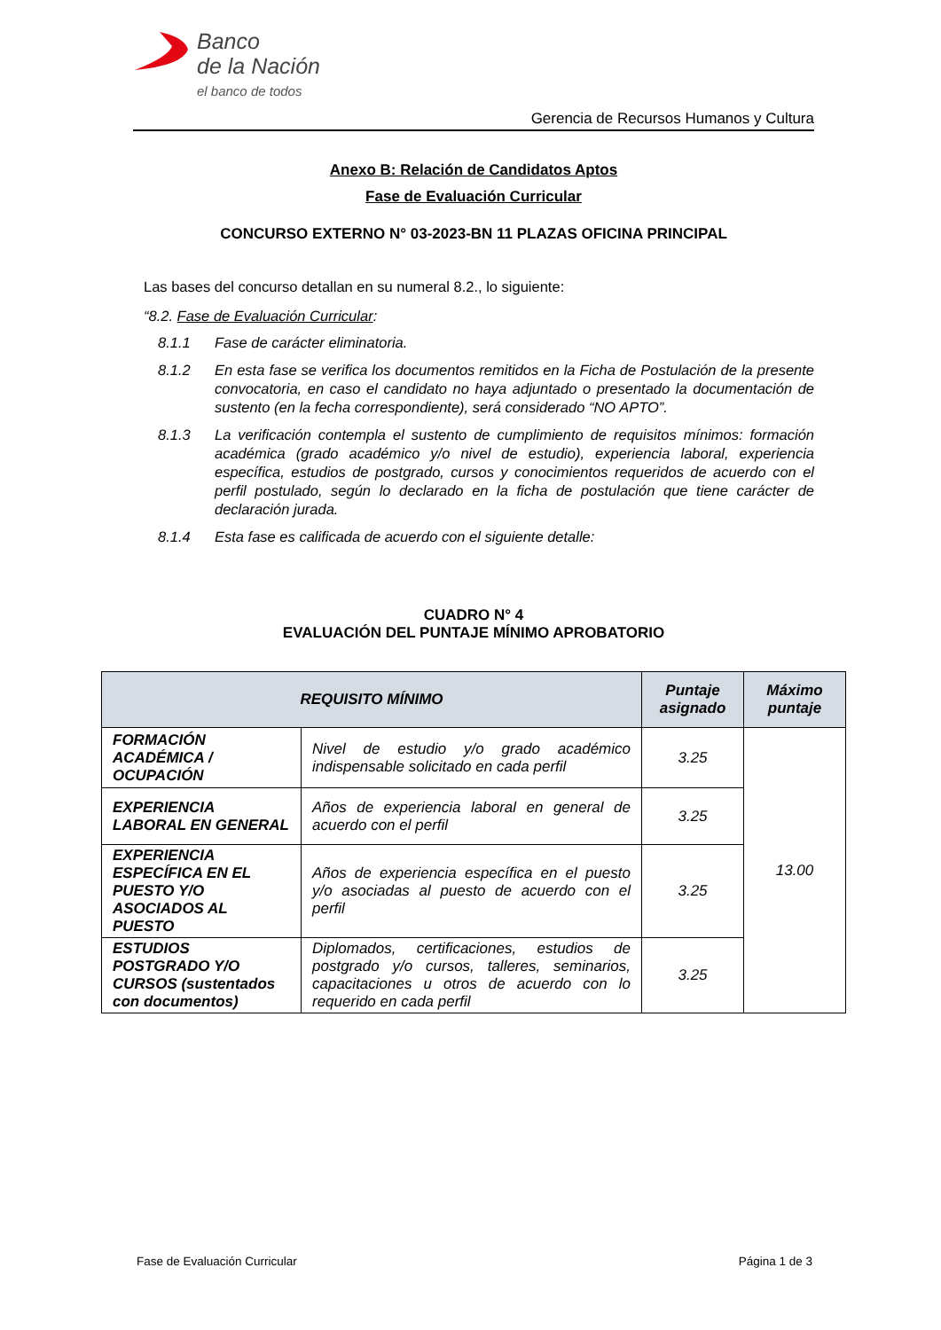Banco
de la Nación
el banco de todos
Gerencia de Recursos Humanos y Cultura
Anexo B: Relación de Candidatos Aptos
Fase de Evaluación Curricular
CONCURSO EXTERNO N° 03-2023-BN 11 PLAZAS OFICINA PRINCIPAL
Las bases del concurso detallan en su numeral 8.2., lo siguiente:
“8.2. Fase de Evaluación Curricular:
8.1.1 Fase de carácter eliminatoria.
8.1.2 En esta fase se verifica los documentos remitidos en la Ficha de Postulación de la presente convocatoria, en caso el candidato no haya adjuntado o presentado la documentación de sustento (en la fecha correspondiente), será considerado “NO APTO”.
8.1.3 La verificación contempla el sustento de cumplimiento de requisitos mínimos: formación académica (grado académico y/o nivel de estudio), experiencia laboral, experiencia específica, estudios de postgrado, cursos y conocimientos requeridos de acuerdo con el perfil postulado, según lo declarado en la ficha de postulación que tiene carácter de declaración jurada.
8.1.4 Esta fase es calificada de acuerdo con el siguiente detalle:
CUADRO N° 4
EVALUACIÓN DEL PUNTAJE MÍNIMO APROBATORIO
| REQUISITO MÍNIMO | | Puntaje asignado | Máximo puntaje |
| --- | --- | --- | --- |
| FORMACIÓN ACADÉMICA / OCUPACIÓN | Nivel de estudio y/o grado académico indispensable solicitado en cada perfil | 3.25 | 13.00 |
| EXPERIENCIA LABORAL EN GENERAL | Años de experiencia laboral en general de acuerdo con el perfil | 3.25 | |
| EXPERIENCIA ESPECÍFICA EN EL PUESTO Y/O ASOCIADOS AL PUESTO | Años de experiencia específica en el puesto y/o asociadas al puesto de acuerdo con el perfil | 3.25 | |
| ESTUDIOS POSTGRADO Y/O CURSOS (sustentados con documentos) | Diplomados, certificaciones, estudios de postgrado y/o cursos, talleres, seminarios, capacitaciones u otros de acuerdo con lo requerido en cada perfil | 3.25 | |
Fase de Evaluación Curricular Página 1 de 3